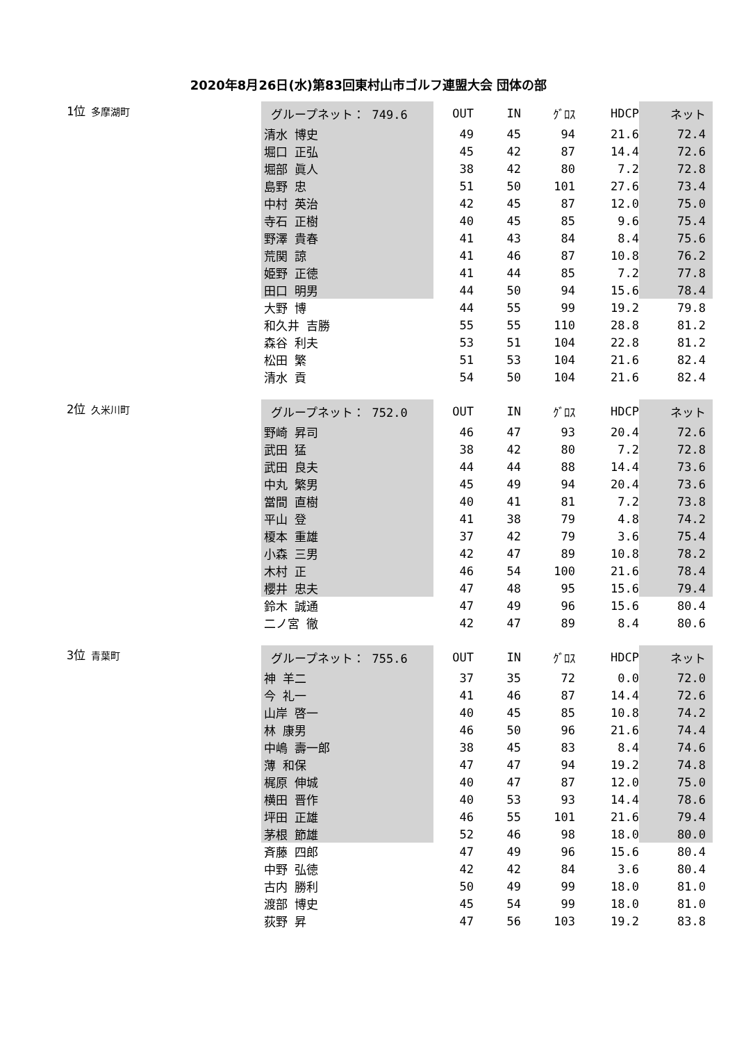2020年8月26日(水)第83回東村山市ゴルフ連盟大会 団体の部
| 1位 多摩湖町 | グループネット： 749.6 | OUT | IN | ｸﾞﾛｽ | HDCP | ネット |
| | 清水 博史 | 49 | 45 | 94 | 21.6 | 72.4 |
| | 堀口 正弘 | 45 | 42 | 87 | 14.4 | 72.6 |
| | 堀部 眞人 | 38 | 42 | 80 | 7.2 | 72.8 |
| | 島野 忠 | 51 | 50 | 101 | 27.6 | 73.4 |
| | 中村 英治 | 42 | 45 | 87 | 12.0 | 75.0 |
| | 寺石 正樹 | 40 | 45 | 85 | 9.6 | 75.4 |
| | 野澤 貴春 | 41 | 43 | 84 | 8.4 | 75.6 |
| | 荒関 諒 | 41 | 46 | 87 | 10.8 | 76.2 |
| | 姫野 正徳 | 41 | 44 | 85 | 7.2 | 77.8 |
| | 田口 明男 | 44 | 50 | 94 | 15.6 | 78.4 |
| | 大野 博 | 44 | 55 | 99 | 19.2 | 79.8 |
| | 和久井 吉勝 | 55 | 55 | 110 | 28.8 | 81.2 |
| | 森谷 利夫 | 53 | 51 | 104 | 22.8 | 81.2 |
| | 松田 繁 | 51 | 53 | 104 | 21.6 | 82.4 |
| | 清水 貢 | 54 | 50 | 104 | 21.6 | 82.4 |
| 2位 久米川町 | グループネット： 752.0 | OUT | IN | ｸﾞﾛｽ | HDCP | ネット |
| | 野崎 昇司 | 46 | 47 | 93 | 20.4 | 72.6 |
| | 武田 猛 | 38 | 42 | 80 | 7.2 | 72.8 |
| | 武田 良夫 | 44 | 44 | 88 | 14.4 | 73.6 |
| | 中丸 繁男 | 45 | 49 | 94 | 20.4 | 73.6 |
| | 當間 直樹 | 40 | 41 | 81 | 7.2 | 73.8 |
| | 平山 登 | 41 | 38 | 79 | 4.8 | 74.2 |
| | 榎本 重雄 | 37 | 42 | 79 | 3.6 | 75.4 |
| | 小森 三男 | 42 | 47 | 89 | 10.8 | 78.2 |
| | 木村 正 | 46 | 54 | 100 | 21.6 | 78.4 |
| | 櫻井 忠夫 | 47 | 48 | 95 | 15.6 | 79.4 |
| | 鈴木 誠通 | 47 | 49 | 96 | 15.6 | 80.4 |
| | 二ノ宮 徹 | 42 | 47 | 89 | 8.4 | 80.6 |
| 3位 青葉町 | グループネット： 755.6 | OUT | IN | ｸﾞﾛｽ | HDCP | ネット |
| | 神 羊二 | 37 | 35 | 72 | 0.0 | 72.0 |
| | 今 礼一 | 41 | 46 | 87 | 14.4 | 72.6 |
| | 山岸 啓一 | 40 | 45 | 85 | 10.8 | 74.2 |
| | 林 康男 | 46 | 50 | 96 | 21.6 | 74.4 |
| | 中嶋 壽一郎 | 38 | 45 | 83 | 8.4 | 74.6 |
| | 薄 和保 | 47 | 47 | 94 | 19.2 | 74.8 |
| | 梶原 伸城 | 40 | 47 | 87 | 12.0 | 75.0 |
| | 横田 晋作 | 40 | 53 | 93 | 14.4 | 78.6 |
| | 坪田 正雄 | 46 | 55 | 101 | 21.6 | 79.4 |
| | 茅根 節雄 | 52 | 46 | 98 | 18.0 | 80.0 |
| | 斉藤 四郎 | 47 | 49 | 96 | 15.6 | 80.4 |
| | 中野 弘徳 | 42 | 42 | 84 | 3.6 | 80.4 |
| | 古内 勝利 | 50 | 49 | 99 | 18.0 | 81.0 |
| | 渡部 博史 | 45 | 54 | 99 | 18.0 | 81.0 |
| | 荻野 昇 | 47 | 56 | 103 | 19.2 | 83.8 |